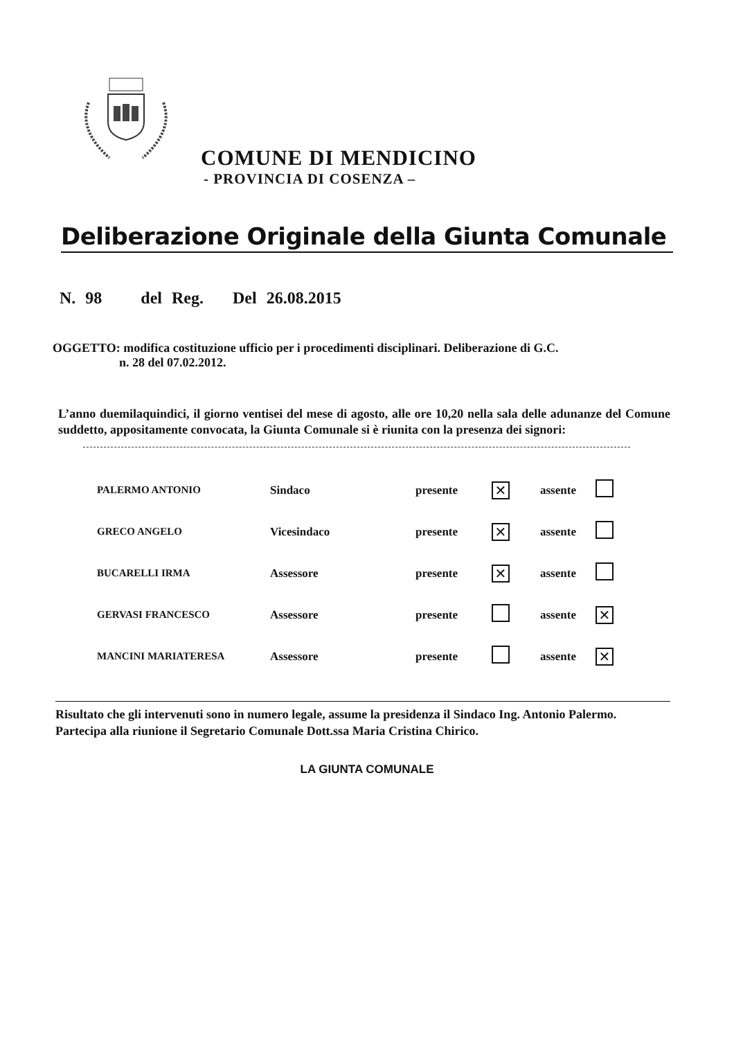COMUNE DI MENDICINO
- PROVINCIA DI COSENZA –
Deliberazione Originale della Giunta Comunale
N. 98 del Reg. Del 26.08.2015
OGGETTO: modifica costituzione ufficio per i procedimenti disciplinari. Deliberazione di G.C.
n. 28 del 07.02.2012.
L’anno duemilaquindici, il giorno ventisei del mese di agosto, alle ore 10,20 nella sala delle adunanze del Comune suddetto, appositamente convocata, la Giunta Comunale si è riunita con la presenza dei signori:
| PALERMO ANTONIO | Sindaco | presente | ✕ | assente | |
| GRECO ANGELO | Vicesindaco | presente | ✕ | assente | |
| BUCARELLI IRMA | Assessore | presente | ✕ | assente | |
| GERVASI FRANCESCO | Assessore | presente | | assente | ✕ |
| MANCINI MARIATERESA | Assessore | presente | | assente | ✕ |
Risultato che gli intervenuti sono in numero legale, assume la presidenza il Sindaco Ing. Antonio Palermo.
Partecipa alla riunione il Segretario Comunale Dott.ssa Maria Cristina Chirico.
LA GIUNTA COMUNALE